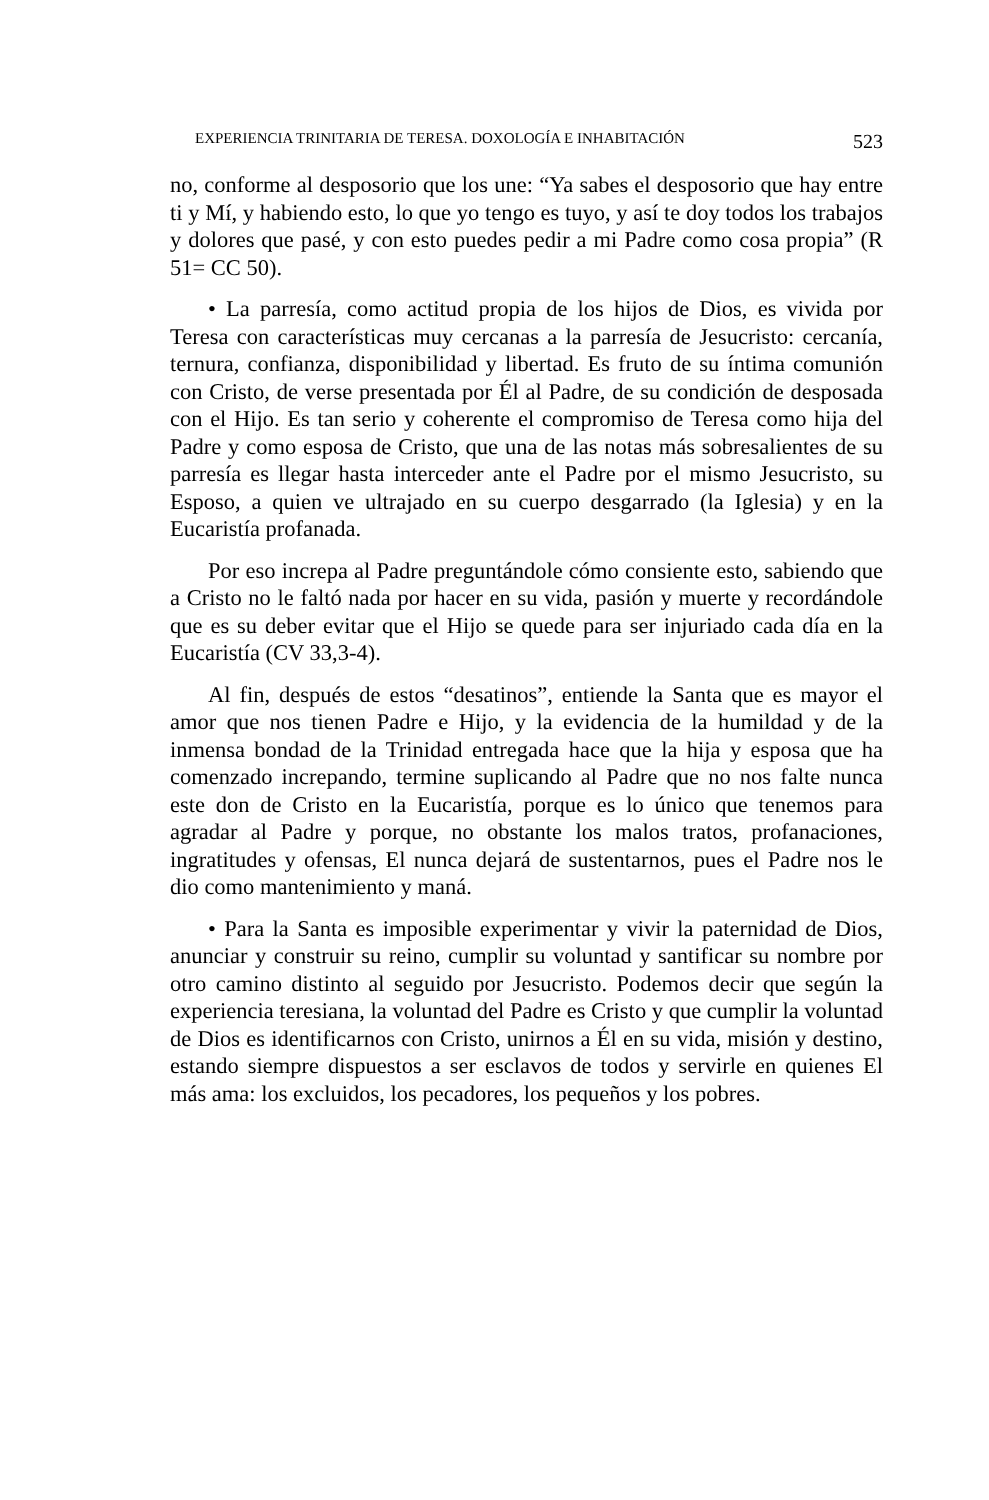EXPERIENCIA TRINITARIA DE TERESA. DOXOLOGÍA E INHABITACIÓN 523
no, conforme al desposorio que los une: “Ya sabes el desposorio que hay entre ti y Mí, y habiendo esto, lo que yo tengo es tuyo, y así te doy todos los trabajos y dolores que pasé, y con esto puedes pedir a mi Padre como cosa propia” (R 51= CC 50).
• La parresía, como actitud propia de los hijos de Dios, es vivida por Teresa con características muy cercanas a la parresía de Jesucristo: cercanía, ternura, confianza, disponibilidad y libertad. Es fruto de su íntima comunión con Cristo, de verse presentada por Él al Padre, de su condición de desposada con el Hijo. Es tan serio y coherente el compromiso de Teresa como hija del Padre y como esposa de Cristo, que una de las notas más sobresalientes de su parresía es llegar hasta interceder ante el Padre por el mismo Jesucristo, su Esposo, a quien ve ultrajado en su cuerpo desgarrado (la Iglesia) y en la Eucaristía profanada.
Por eso increpa al Padre preguntándole cómo consiente esto, sabiendo que a Cristo no le faltó nada por hacer en su vida, pasión y muerte y recordándole que es su deber evitar que el Hijo se quede para ser injuriado cada día en la Eucaristía (CV 33,3-4).
Al fin, después de estos “desatinos”, entiende la Santa que es mayor el amor que nos tienen Padre e Hijo, y la evidencia de la humildad y de la inmensa bondad de la Trinidad entregada hace que la hija y esposa que ha comenzado increpando, termine suplicando al Padre que no nos falte nunca este don de Cristo en la Eucaristía, porque es lo único que tenemos para agradar al Padre y porque, no obstante los malos tratos, profanaciones, ingratitudes y ofensas, El nunca dejará de sustentarnos, pues el Padre nos le dio como mantenimiento y maná.
• Para la Santa es imposible experimentar y vivir la paternidad de Dios, anunciar y construir su reino, cumplir su voluntad y santificar su nombre por otro camino distinto al seguido por Jesucristo. Podemos decir que según la experiencia teresiana, la voluntad del Padre es Cristo y que cumplir la voluntad de Dios es identificarnos con Cristo, unirnos a Él en su vida, misión y destino, estando siempre dispuestos a ser esclavos de todos y servirle en quienes El más ama: los excluidos, los pecadores, los pequeños y los pobres.